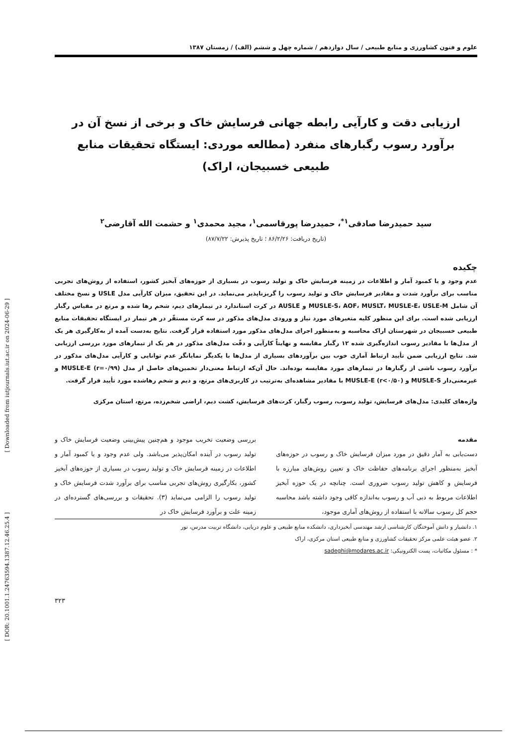علوم و فنون کشاورزی و منابع طبیعی / سال دوازدهم / شماره چهل و ششم (الف) / زمستان ۱۳۸۷
ارزیابی دقت و کارآیی رابطه جهانی فرسایش خاک و برخی از نسخ آن در برآورد رسوب رگبارهای منفرد (مطالعه موردی: ایستگاه تحقیقات منابع طبیعی خسبیجان، اراک)
سید حمیدرضا صادقی<sup>۱*</sup>، حمیدرضا پورقاسمی<sup>۱</sup>، مجید محمدی<sup>۱</sup> و حشمت الله آقارضی<sup>۲</sup>
(تاریخ دریافت: ۸۶/۲/۲۶ ؛ تاریخ پذیرش: ۸۷/۷/۲۲)
چکیده
عدم وجود و یا کمبود آمار و اطلاعات در زمینه فرسایش خاک و تولید رسوب در بسیاری از حوزه‌های آبخیز کشور، استفاده از روش‌های تجربی مناسب برای برآورد شدت و مقادیر فرسایش خاک و تولید رسوب را گریزناپذیر می‌نماید. در این تحقیق، میزان کارآیی مدل USLE و نسخ مختلف آن شامل MUSLE-S، AOF، MUSLT، MUSLE-E، USLE-M و AUSLE در کرت استاندارد در تیمارهای دیم، شخم رها شده و مرتع در مقیاس رگبار ارزیابی شده است. برای این منظور کلیه متغیرهای مورد نیاز و ورودی مدل‌های مذکور در سه کرت مستقّر در هر تیمار در ایستگاه تحقیقات منابع طبیعی خسبیجان در شهرستان اراک محاسبه و به‌منظور اجرای مدل‌های مذکور مورد استفاده قرار گرفت. نتایج به‌دست آمده از به‌کارگیری هر یک از مدل‌ها با مقادیر رسوب اندازه‌گیری شده ۱۲ رگبار مقایسه و نهایتاً کارآیی و دقّت مدل‌های مذکور در هر یک از تیمارهای مورد بررسی ارزیابی شد. نتایج ارزیابی ضمن تأیید ارتباط آماری خوب بین برآوردهای بسیاری از مدل‌ها با یکدیگر نمایانگر عدم توانایی و کارآیی مدل‌های مذکور در برآورد رسوب ناشی از رگبارها در تیمارهای مورد مقایسه بوده‌اند. حال آن‌که ارتباط معنی‌دار تخمین‌های حاصل از مدل MUSLE-E (r=۰/۹۹) و غیرمعنی‌دار MUSLE-S و MUSLE-E (r<۰/۵۰) با مقادیر مشاهده‌ای به‌ترتیب در کاربری‌های مرتع، و دیم و شخم رهاشده مورد تأیید قرار گرفت.
واژه‌های کلیدی: مدل‌های فرسایش، تولید رسوب، رسوب رگبار، کرت‌های فرسایش، کشت دیم، اراضی شخم‌زده، مرتع، استان مرکزی
مقدمه
دست‌یابی به آمار دقیق در مورد میزان فرسایش خاک و رسوب در حوزه‌های آبخیز به‌منظور اجرای برنامه‌های حفاظت خاک و تعیین روش‌های مبارزه با فرسایش و کاهش تولید رسوب ضروری است. چنانچه در یک حوزه آبخیز اطلاعات مربوط به دبی آب و رسوب به‌اندازه کافی وجود داشته باشد محاسبه حجم کل رسوب سالانه با استفاده از روش‌های آماری موجود،
بررسی وضعیت تخریب موجود و هم‌چنین پیش‌بینی وضعیت فرسایش خاک و تولید رسوب در آینده امکان‌پذیر می‌باشد. ولی عدم وجود و یا کمبود آمار و اطلاعات در زمینه فرسایش خاک و تولید رسوب در بسیاری از حوزه‌های آبخیز کشور، بکارگیری روش‌های تجربی مناسب برای برآورد شدت فرسایش خاک و تولید رسوب را الزامی می‌نماید (۳). تحقیقات و بررسی‌های گسترده‌ای در زمینه علت و برآورد فرسایش خاک در
۱. دانشیار و دانش آموختگان کارشناسی ارشد مهندسی آبخیزداری، دانشکده منابع طبیعی و علوم دریایی، دانشگاه تربیت مدرس، نور
۲. عضو هیئت علمی مرکز تحقیقات کشاورزی و منابع طبیعی استان مرکزی، اراک
* : مسئول مکاتبات، پست الکترونیکی: sadeghi@modares.ac.ir
۳۲۳
[ Downloaded from iutjournals.iut.ac.ir on 2024-06-29 ]
[ DOR: 20.1001.1.24763594.1387.12.46.25.4 ]